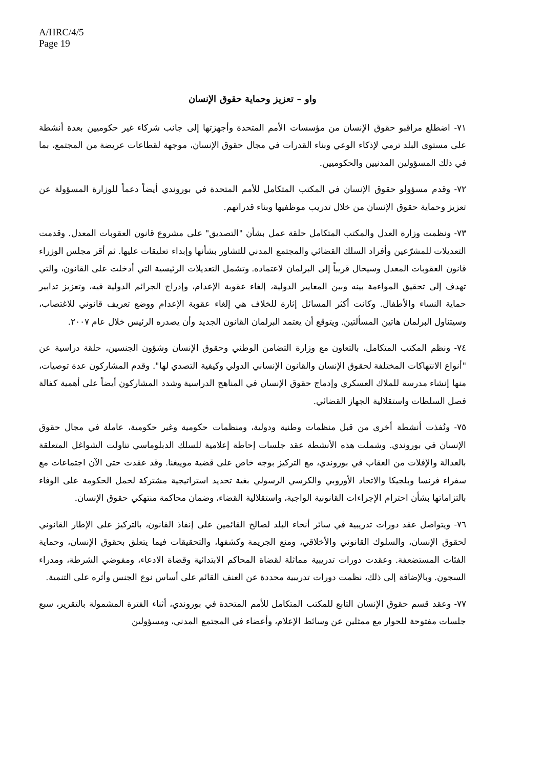A/HRC/4/5
Page 19
واو – تعزيز وحماية حقوق الإنسان
٧١- اضطلع مراقبو حقوق الإنسان من مؤسسات الأمم المتحدة وأجهزتها إلى جانب شركاء غير حكوميين بعدة أنشطة على مستوى البلد ترمي لإذكاء الوعي وبناء القدرات في مجال حقوق الإنسان، موجهة لقطاعات عريضة من المجتمع، بما في ذلك المسؤولين المدنيين والحكوميين.
٧٢- وقدم مسؤولو حقوق الإنسان في المكتب المتكامل للأمم المتحدة في بوروندي أيضاً دعماً للوزارة المسؤولة عن تعزيز وحماية حقوق الإنسان من خلال تدريب موظفيها وبناء قدراتهم.
٧٣- ونظمت وزارة العدل والمكتب المتكامل حلقة عمل بشأن "التصديق" على مشروع قانون العقوبات المعدل. وقدمت التعديلات للمشرّعين وأفراد السلك القضائي والمجتمع المدني للتشاور بشأنها وإبداء تعليقات عليها. ثم أقر مجلس الوزراء قانون العقوبات المعدل وسيحال قريباً إلى البرلمان لاعتماده. وتشمل التعديلات الرئيسية التي أدخلت على القانون، والتي تهدف إلى تحقيق المواءمة بينه وبين المعايير الدولية، إلغاء عقوبة الإعدام، وإدراج الجرائم الدولية فيه، وتعزيز تدابير حماية النساء والأطفال. وكانت أكثر المسائل إثارة للخلاف هي إلغاء عقوبة الإعدام ووضع تعريف قانوني للاغتصاب، وسيتناول البرلمان هاتين المسألتين. ويتوقع أن يعتمد البرلمان القانون الجديد وأن يصدره الرئيس خلال عام ٢٠٠٧.
٧٤- ونظم المكتب المتكامل، بالتعاون مع وزارة التضامن الوطني وحقوق الإنسان وشؤون الجنسين، حلقة دراسية عن "أنواع الانتهاكات المختلفة لحقوق الإنسان والقانون الإنساني الدولي وكيفية التصدي لها". وقدم المشاركون عدة توصيات، منها إنشاء مدرسة للملاك العسكري وإدماج حقوق الإنسان في المناهج الدراسية وشدد المشاركون أيضاً على أهمية كفالة فصل السلطات واستقلالية الجهاز القضائي.
٧٥- ونُفذت أنشطة أخرى من قبل منظمات وطنية ودولية، ومنظمات حكومية وغير حكومية، عاملة في مجال حقوق الإنسان في بوروندي. وشملت هذه الأنشطة عقد جلسات إحاطة إعلامية للسلك الدبلوماسي تناولت الشواغل المتعلقة بالعدالة والإفلات من العقاب في بوروندي، مع التركيز بوجه خاص على قضية موييغنا. وقد عقدت حتى الآن اجتماعات مع سفراء فرنسا وبلجيكا والاتحاد الأوروبي والكرسي الرسولي بغية تحديد استراتيجية مشتركة لحمل الحكومة على الوفاء بالتزاماتها بشأن احترام الإجراءات القانونية الواجبة، واستقلالية القضاء، وضمان محاكمة منتهكي حقوق الإنسان.
٧٦- ويتواصل عقد دورات تدريبية في سائر أنحاء البلد لصالح القائمين على إنفاذ القانون، بالتركيز على الإطار القانوني لحقوق الإنسان، والسلوك القانوني والأخلاقي، ومنع الجريمة وكشفها، والتحقيقات فيما يتعلق بحقوق الإنسان، وحماية الفئات المستضعفة. وعقدت دورات تدريبية مماثلة لقضاة المحاكم الابتدائية وقضاة الادعاء، ومفوضي الشرطة، ومدراء السجون. وبالإضافة إلى ذلك، نظمت دورات تدريبية محددة عن العنف القائم على أساس نوع الجنس وأثره على التنمية.
٧٧- وعقد قسم حقوق الإنسان التابع للمكتب المتكامل للأمم المتحدة في بوروندي، أثناء الفترة المشمولة بالتقرير، سبع جلسات مفتوحة للحوار مع ممثلين عن وسائط الإعلام، وأعضاء في المجتمع المدني، ومسؤولين